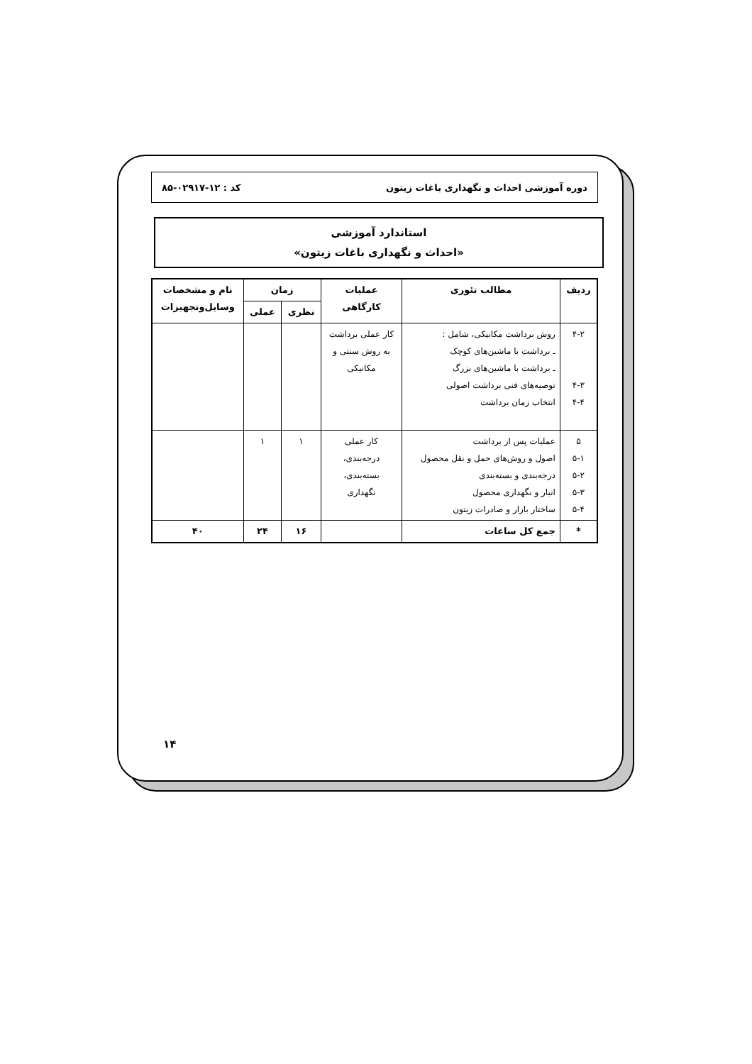دوره آموزشی احداث و نگهداری باغات زیتون کد : ۱۲-۰۲۹۱۷-۸۵
استاندارد آموزشی
«احداث و نگهداری باغات زیتون»
| ردیف | مطالب تئوری | عملیات کارگاهی | زمان | | نام و مشخصات وسایل‌وتجهیزات |
| --- | --- | --- | --- | --- | --- |
| | | | نظری | عملی | |
| ۴-۲ ۴-۳ ۴-۴ | روش برداشت مکانیکی، شامل : ـ برداشت با ماشین‌های کوچک ـ برداشت با ماشین‌های بزرگ توصیه‌های فنی برداشت اصولی انتخاب زمان برداشت | کار عملی برداشت به روش سنتی و مکانیکی | | | |
| ۵ ۵-۱ ۵-۲ ۵-۳ ۵-۴ | عملیات پس از برداشت اصول و روش‌های حمل و نقل محصول درجه‌بندی و بسته‌بندی انبار و نگهداری محصول ساختار بازار و صادرات زیتون | کار عملی درجه‌بندی، بسته‌بندی، نگهداری | ۱ | ۱ | |
| * | جمع کل ساعات | | ۱۶ | ۲۴ | ۴۰ |
۱۴